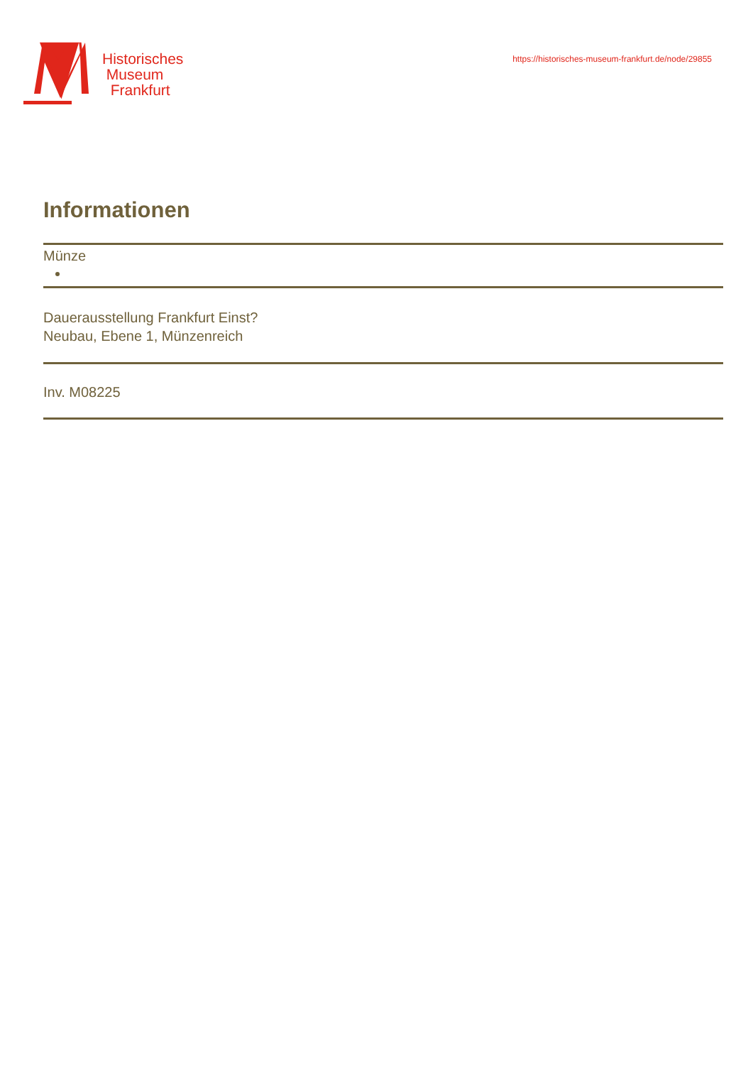Historisches
Museum
Frankfurt
https://historisches-museum-frankfurt.de/node/29855
Informationen
Münze
Dauerausstellung Frankfurt Einst?
Neubau, Ebene 1, Münzenreich
Inv. M08225